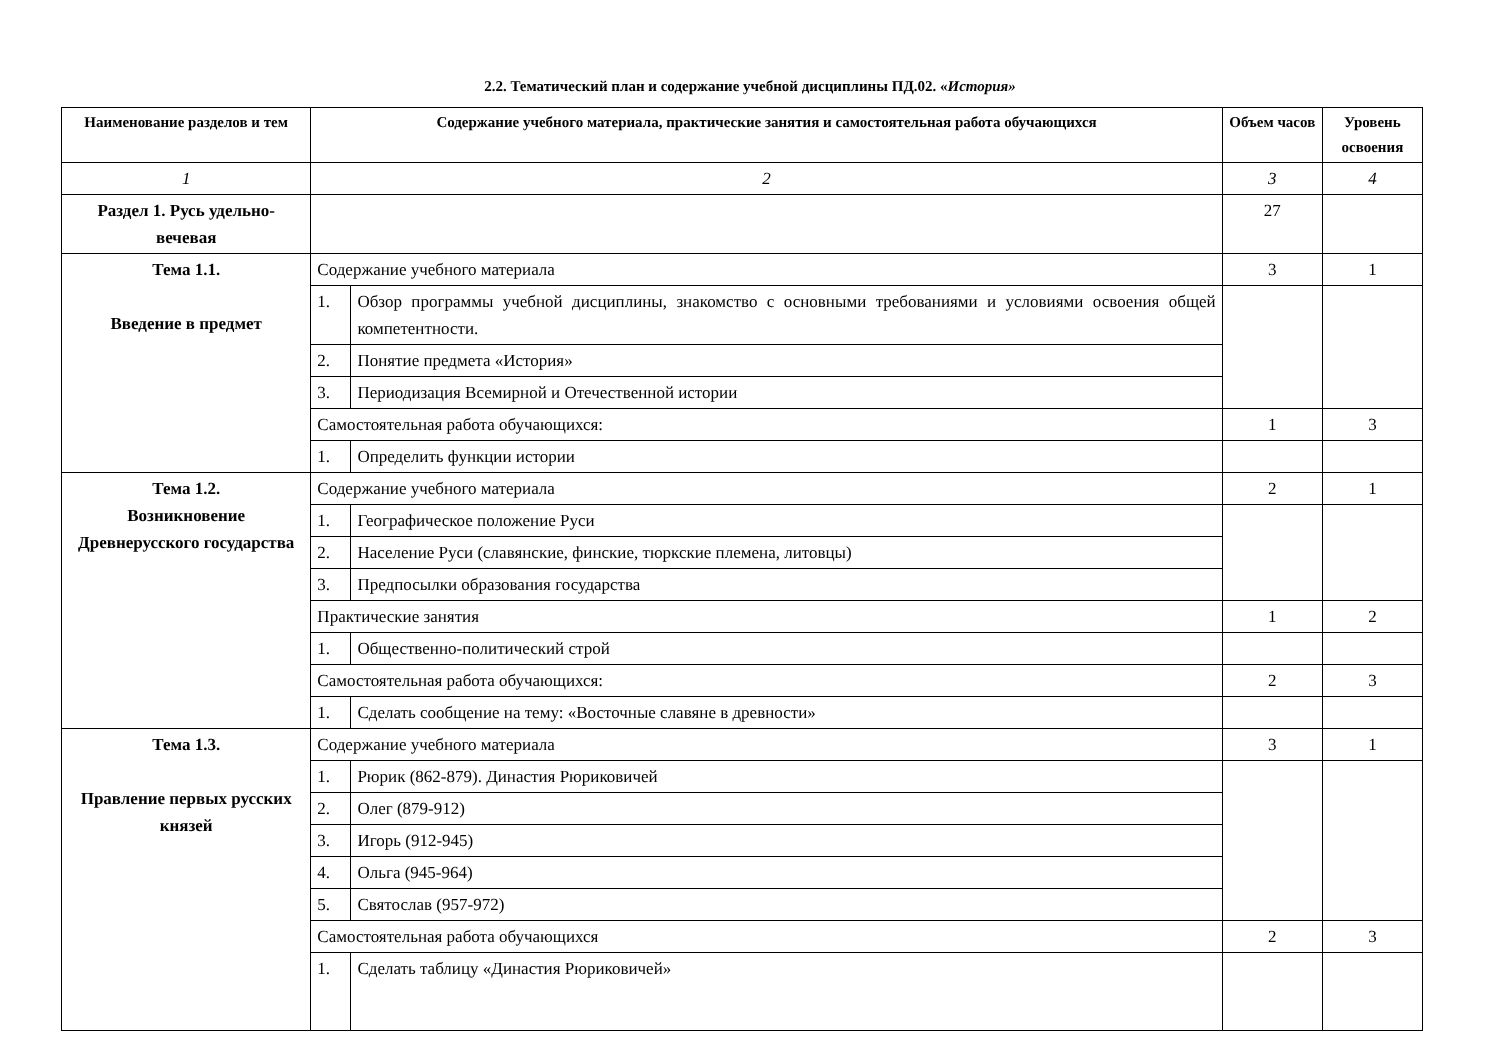2.2. Тематический план и содержание учебной дисциплины ПД.02. «История»
| Наименование разделов и тем | Содержание учебного материала, практические занятия и самостоятельная работа обучающихся | | Объем часов | Уровень освоения |
| --- | --- | --- | --- | --- |
| 1 | 2 | | 3 | 4 |
| Раздел 1. Русь удельно-вечевая | | | 27 | |
| Тема 1.1. Введение в предмет | Содержание учебного материала | | 3 | 1 |
| | 1. | Обзор программы учебной дисциплины, знакомство с основными требованиями и условиями освоения общей компетентности. | | |
| | 2. | Понятие предмета «История» | | |
| | 3. | Периодизация Всемирной и Отечественной истории | | |
| | Самостоятельная работа обучающихся: | | 1 | 3 |
| | 1. | Определить функции истории | | |
| Тема 1.2. Возникновение Древнерусского государства | Содержание учебного материала | | 2 | 1 |
| | 1. | Географическое положение Руси | | |
| | 2. | Население Руси (славянские, финские, тюркские племена, литовцы) | | |
| | 3. | Предпосылки образования государства | | |
| | Практические занятия | | 1 | 2 |
| | 1. | Общественно-политический строй | | |
| | Самостоятельная работа обучающихся: | | 2 | 3 |
| | 1. | Сделать сообщение на тему: «Восточные славяне в древности» | | |
| Тема 1.3. Правление первых русских князей | Содержание учебного материала | | 3 | 1 |
| | 1. | Рюрик (862-879). Династия Рюриковичей | | |
| | 2. | Олег (879-912) | | |
| | 3. | Игорь (912-945) | | |
| | 4. | Ольга (945-964) | | |
| | 5. | Святослав (957-972) | | |
| | Самостоятельная работа обучающихся | | 2 | 3 |
| | 1. | Сделать таблицу «Династия Рюриковичей» | | |